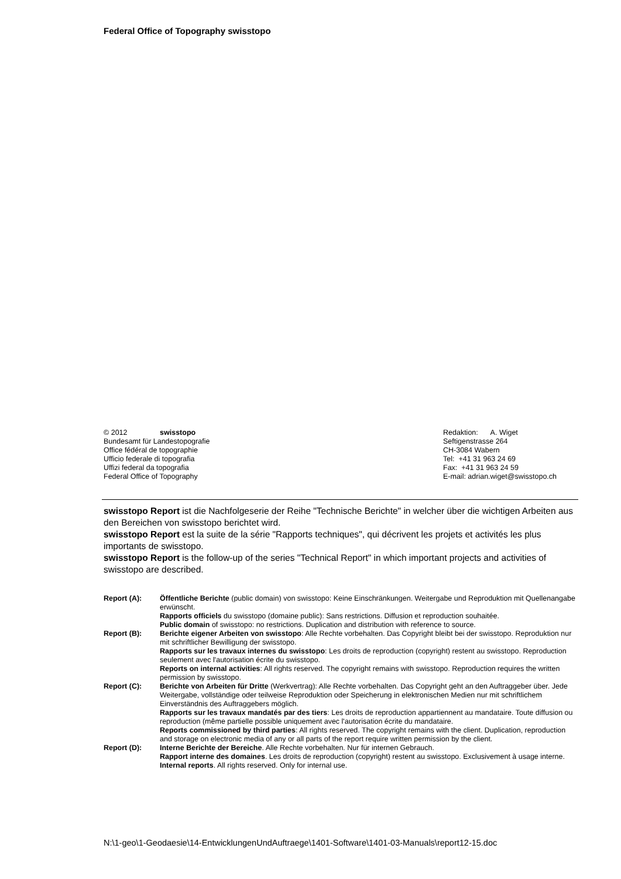Federal Office of Topography swisstopo
© 2012 swisstopo
Bundesamt für Landestopografie
Office fédéral de topographie
Ufficio federale di topografia
Uffizi federal da topografia
Federal Office of Topography
Redaktion: A. Wiget
Seftigenstrasse 264
CH-3084 Wabern
Tel: +41 31 963 24 69
Fax: +41 31 963 24 59
E-mail: adrian.wiget@swisstopo.ch
swisstopo Report ist die Nachfolgeserie der Reihe "Technische Berichte" in welcher über die wichtigen Arbeiten aus den Bereichen von swisstopo berichtet wird.
swisstopo Report est la suite de la série "Rapports techniques", qui décrivent les projets et activités les plus importants de swisstopo.
swisstopo Report is the follow-up of the series "Technical Report" in which important projects and activities of swisstopo are described.
| Report (A): | Öffentliche Berichte (public domain) von swisstopo: Keine Einschränkungen. Weitergabe und Reproduktion mit Quellenangabe erwünscht. Rapports officiels du swisstopo (domaine public): Sans restrictions. Diffusion et reproduction souhaitée. Public domain of swisstopo: no restrictions. Duplication and distribution with reference to source. |
| Report (B): | Berichte eigener Arbeiten von swisstopo : Alle Rechte vorbehalten. Das Copyright bleibt bei der swisstopo. Reproduktion nur mit schriftlicher Bewilligung der swisstopo. Rapports sur les travaux internes du swisstopo : Les droits de reproduction (copyright) restent au swisstopo. Reproduction seulement avec l'autorisation écrite du swisstopo. Reports on internal activities : All rights reserved. The copyright remains with swisstopo. Reproduction requires the written permission by swisstopo. |
| Report (C): | Berichte von Arbeiten für Dritte (Werkvertrag): Alle Rechte vorbehalten. Das Copyright geht an den Auftraggeber über. Jede Weitergabe, vollständige oder teilweise Reproduktion oder Speicherung in elektronischen Medien nur mit schriftlichem Einverständnis des Auftraggebers möglich. Rapports sur les travaux mandatés par des tiers : Les droits de reproduction appartiennent au mandataire. Toute diffusion ou reproduction (même partielle possible uniquement avec l'autorisation écrite du mandataire. Reports commissioned by third parties : All rights reserved. The copyright remains with the client. Duplication, reproduction and storage on electronic media of any or all parts of the report require written permission by the client. |
| Report (D): | Interne Berichte der Bereiche . Alle Rechte vorbehalten. Nur für internen Gebrauch. Rapport interne des domaines . Les droits de reproduction (copyright) restent au swisstopo. Exclusivement à usage interne. Internal reports . All rights reserved. Only for internal use. |
N:\1-geo\1-Geodaesie\14-EntwicklungenUndAuftraege\1401-Software\1401-03-Manuals\report12-15.doc